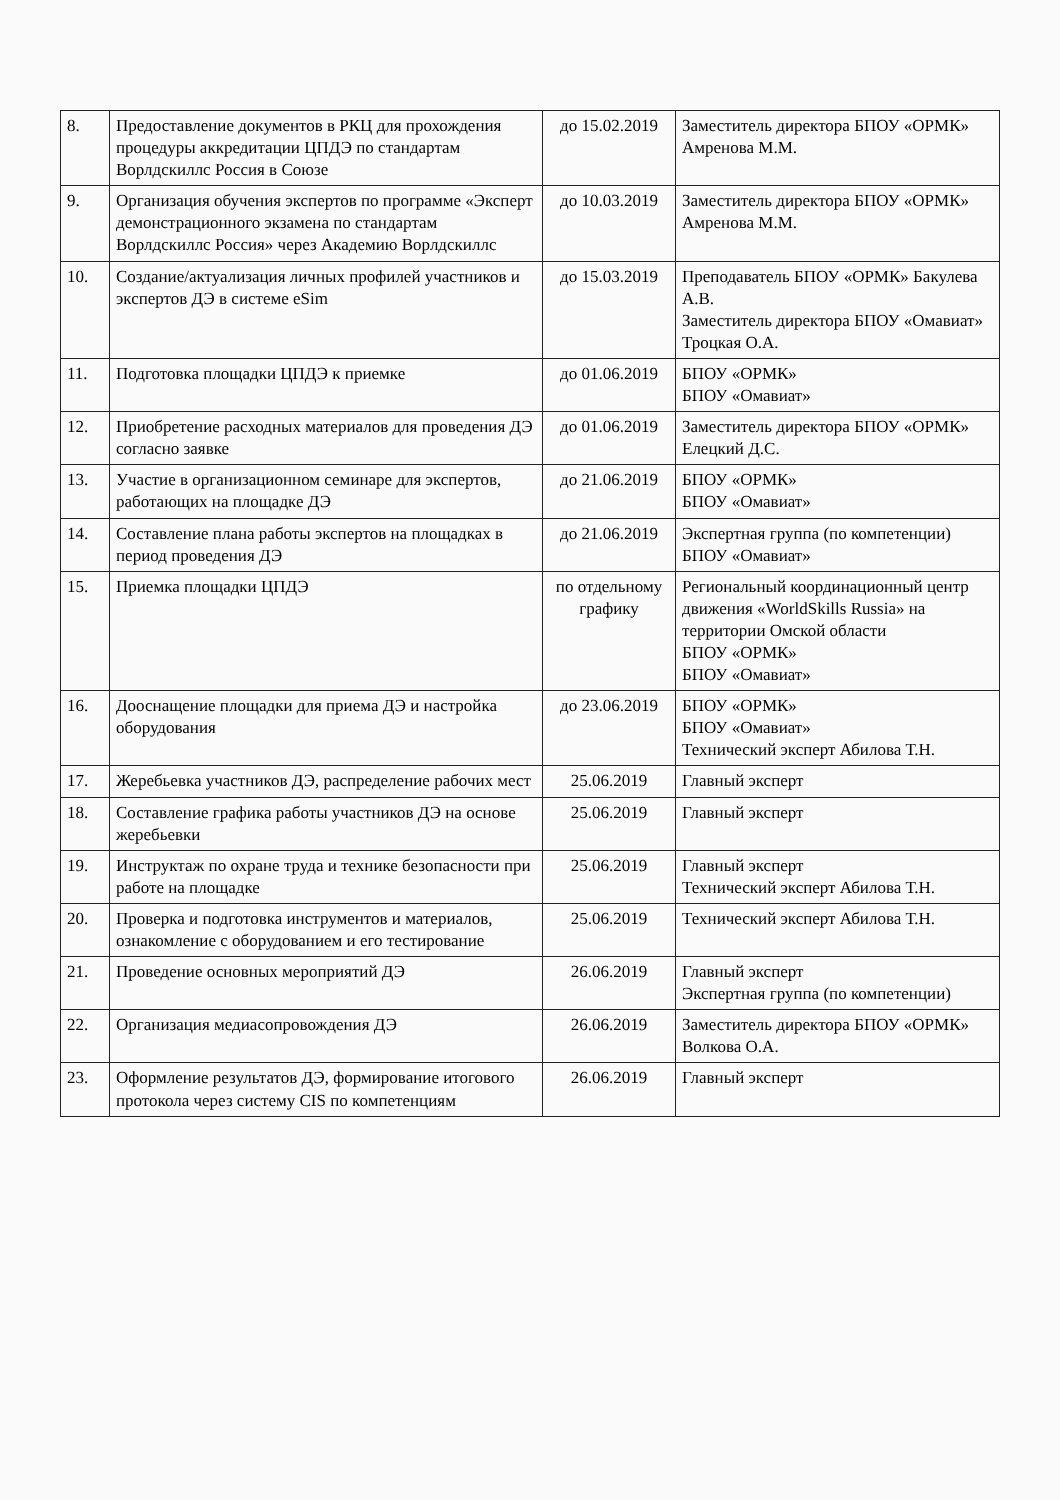| 8. | Предоставление документов в РКЦ для прохождения процедуры аккредитации ЦПДЭ по стандартам Ворлдскиллс Россия в Союзе | до 15.02.2019 | Заместитель директора БПОУ «ОРМК» Амренова М.М. |
| 9. | Организация обучения экспертов по программе «Эксперт демонстрационного экзамена по стандартам Ворлдскиллс Россия» через Академию Ворлдскиллс | до 10.03.2019 | Заместитель директора БПОУ «ОРМК» Амренова М.М. |
| 10. | Создание/актуализация личных профилей участников и экспертов ДЭ в системе eSim | до 15.03.2019 | Преподаватель БПОУ «ОРМК» Бакулева А.В. Заместитель директора БПОУ «Омавиат» Троцкая О.А. |
| 11. | Подготовка площадки ЦПДЭ к приемке | до 01.06.2019 | БПОУ «ОРМК» БПОУ «Омавиат» |
| 12. | Приобретение расходных материалов для проведения ДЭ согласно заявке | до 01.06.2019 | Заместитель директора БПОУ «ОРМК» Елецкий Д.С. |
| 13. | Участие в организационном семинаре для экспертов, работающих на площадке ДЭ | до 21.06.2019 | БПОУ «ОРМК» БПОУ «Омавиат» |
| 14. | Составление плана работы экспертов на площадках в период проведения ДЭ | до 21.06.2019 | Экспертная группа (по компетенции) БПОУ «Омавиат» |
| 15. | Приемка площадки ЦПДЭ | по отдельному графику | Региональный координационный центр движения «WorldSkills Russia» на территории Омской области БПОУ «ОРМК» БПОУ «Омавиат» |
| 16. | Дооснащение площадки для приема ДЭ и настройка оборудования | до 23.06.2019 | БПОУ «ОРМК» БПОУ «Омавиат» Технический эксперт Абилова Т.Н. |
| 17. | Жеребьевка участников ДЭ, распределение рабочих мест | 25.06.2019 | Главный эксперт |
| 18. | Составление графика работы участников ДЭ на основе жеребьевки | 25.06.2019 | Главный эксперт |
| 19. | Инструктаж по охране труда и технике безопасности при работе на площадке | 25.06.2019 | Главный эксперт Технический эксперт Абилова Т.Н. |
| 20. | Проверка и подготовка инструментов и материалов, ознакомление с оборудованием и его тестирование | 25.06.2019 | Технический эксперт Абилова Т.Н. |
| 21. | Проведение основных мероприятий ДЭ | 26.06.2019 | Главный эксперт Экспертная группа (по компетенции) |
| 22. | Организация медиасопровождения ДЭ | 26.06.2019 | Заместитель директора БПОУ «ОРМК» Волкова О.А. |
| 23. | Оформление результатов ДЭ, формирование итогового протокола через систему CIS по компетенциям | 26.06.2019 | Главный эксперт |